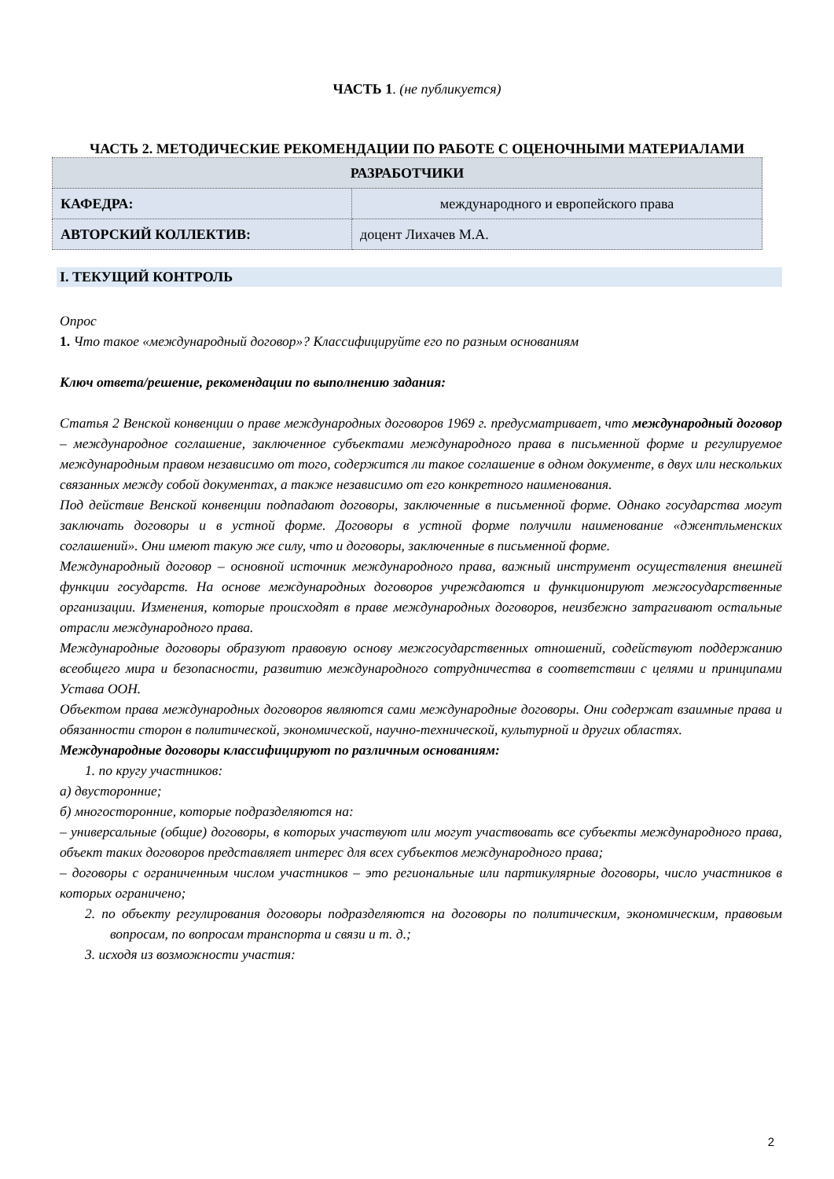ЧАСТЬ 1. (не публикуется)
ЧАСТЬ 2. МЕТОДИЧЕСКИЕ РЕКОМЕНДАЦИИ ПО РАБОТЕ С ОЦЕНОЧНЫМИ МАТЕРИАЛАМИ
| РАЗРАБОТЧИКИ | |
| КАФЕДРА: | международного и европейского права |
| АВТОРСКИЙ КОЛЛЕКТИВ: | доцент Лихачев М.А. |
I. ТЕКУЩИЙ КОНТРОЛЬ
Опрос
1. Что такое «международный договор»? Классифицируйте его по разным основаниям
Ключ ответа/решение, рекомендации по выполнению задания:
Статья 2 Венской конвенции о праве международных договоров 1969 г. предусматривает, что международный договор – международное соглашение, заключенное субъектами международного права в письменной форме и регулируемое международным правом независимо от того, содержится ли такое соглашение в одном документе, в двух или нескольких связанных между собой документах, а также независимо от его конкретного наименования.
Под действие Венской конвенции подпадают договоры, заключенные в письменной форме. Однако государства могут заключать договоры и в устной форме. Договоры в устной форме получили наименование «джентльменских соглашений». Они имеют такую же силу, что и договоры, заключенные в письменной форме.
Международный договор – основной источник международного права, важный инструмент осуществления внешней функции государств. На основе международных договоров учреждаются и функционируют межгосударственные организации. Изменения, которые происходят в праве международных договоров, неизбежно затрагивают остальные отрасли международного права.
Международные договоры образуют правовую основу межгосударственных отношений, содействуют поддержанию всеобщего мира и безопасности, развитию международного сотрудничества в соответствии с целями и принципами Устава ООН.
Объектом права международных договоров являются сами международные договоры. Они содержат взаимные права и обязанности сторон в политической, экономической, научно-технической, культурной и других областях.
Международные договоры классифицируют по различным основаниям:
1. по кругу участников:
а) двусторонние;
б) многосторонние, которые подразделяются на:
– универсальные (общие) договоры, в которых участвуют или могут участвовать все субъекты международного права, объект таких договоров представляет интерес для всех субъектов международного права;
– договоры с ограниченным числом участников – это региональные или партикулярные договоры, число участников в которых ограничено;
2. по объекту регулирования договоры подразделяются на договоры по политическим, экономическим, правовым вопросам, по вопросам транспорта и связи и т. д.;
3. исходя из возможности участия:
2